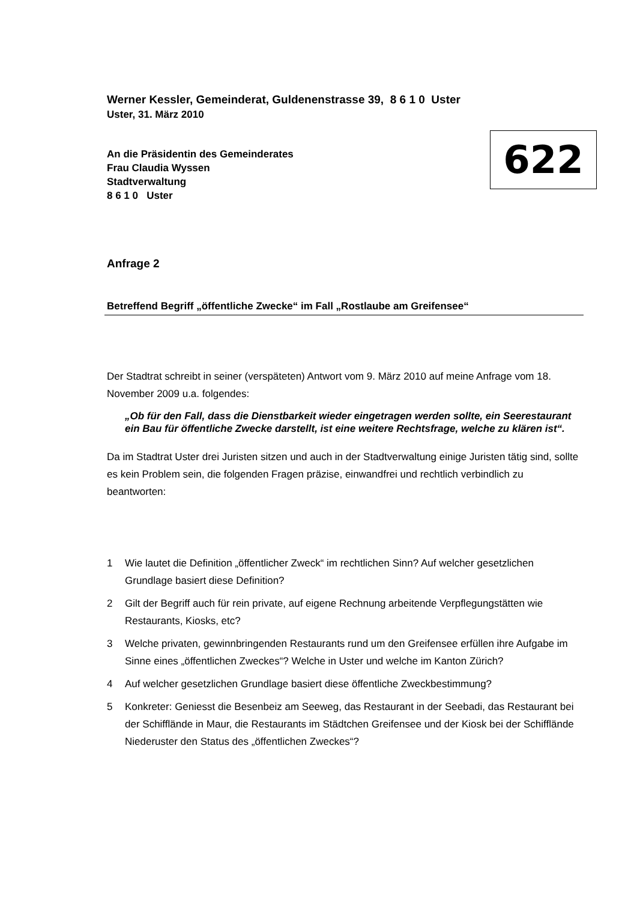Werner Kessler, Gemeinderat, Guldenenstrasse 39, 8 6 1 0 Uster
Uster, 31. März 2010
An die Präsidentin des Gemeinderates
Frau Claudia Wyssen
Stadtverwaltung
8 6 1 0 Uster
622
Anfrage 2
Betreffend Begriff „öffentliche Zwecke“ im Fall „Rostlaube am Greifensee“
Der Stadtrat schreibt in seiner (verspäteten) Antwort vom 9. März 2010 auf meine Anfrage vom 18. November 2009 u.a. folgendes:
„Ob für den Fall, dass die Dienstbarkeit wieder eingetragen werden sollte, ein Seerestaurant ein Bau für öffentliche Zwecke darstellt, ist eine weitere Rechtsfrage, welche zu klären ist“.
Da im Stadtrat Uster drei Juristen sitzen und auch in der Stadtverwaltung einige Juristen tätig sind, sollte es kein Problem sein, die folgenden Fragen präzise, einwandfrei und rechtlich verbindlich zu beantworten:
1 Wie lautet die Definition „öffentlicher Zweck“ im rechtlichen Sinn? Auf welcher gesetzlichen Grundlage basiert diese Definition?
2 Gilt der Begriff auch für rein private, auf eigene Rechnung arbeitende Verpflegungstätten wie Restaurants, Kiosks, etc?
3 Welche privaten, gewinnbringenden Restaurants rund um den Greifensee erfüllen ihre Aufgabe im Sinne eines „öffentlichen Zweckes“? Welche in Uster und welche im Kanton Zürich?
4 Auf welcher gesetzlichen Grundlage basiert diese öffentliche Zweckbestimmung?
5 Konkreter: Geniesst die Besenbeiz am Seeweg, das Restaurant in der Seebadi, das Restaurant bei der Schifflände in Maur, die Restaurants im Städtchen Greifensee und der Kiosk bei der Schifflände Niederuster den Status des „öffentlichen Zweckes“?